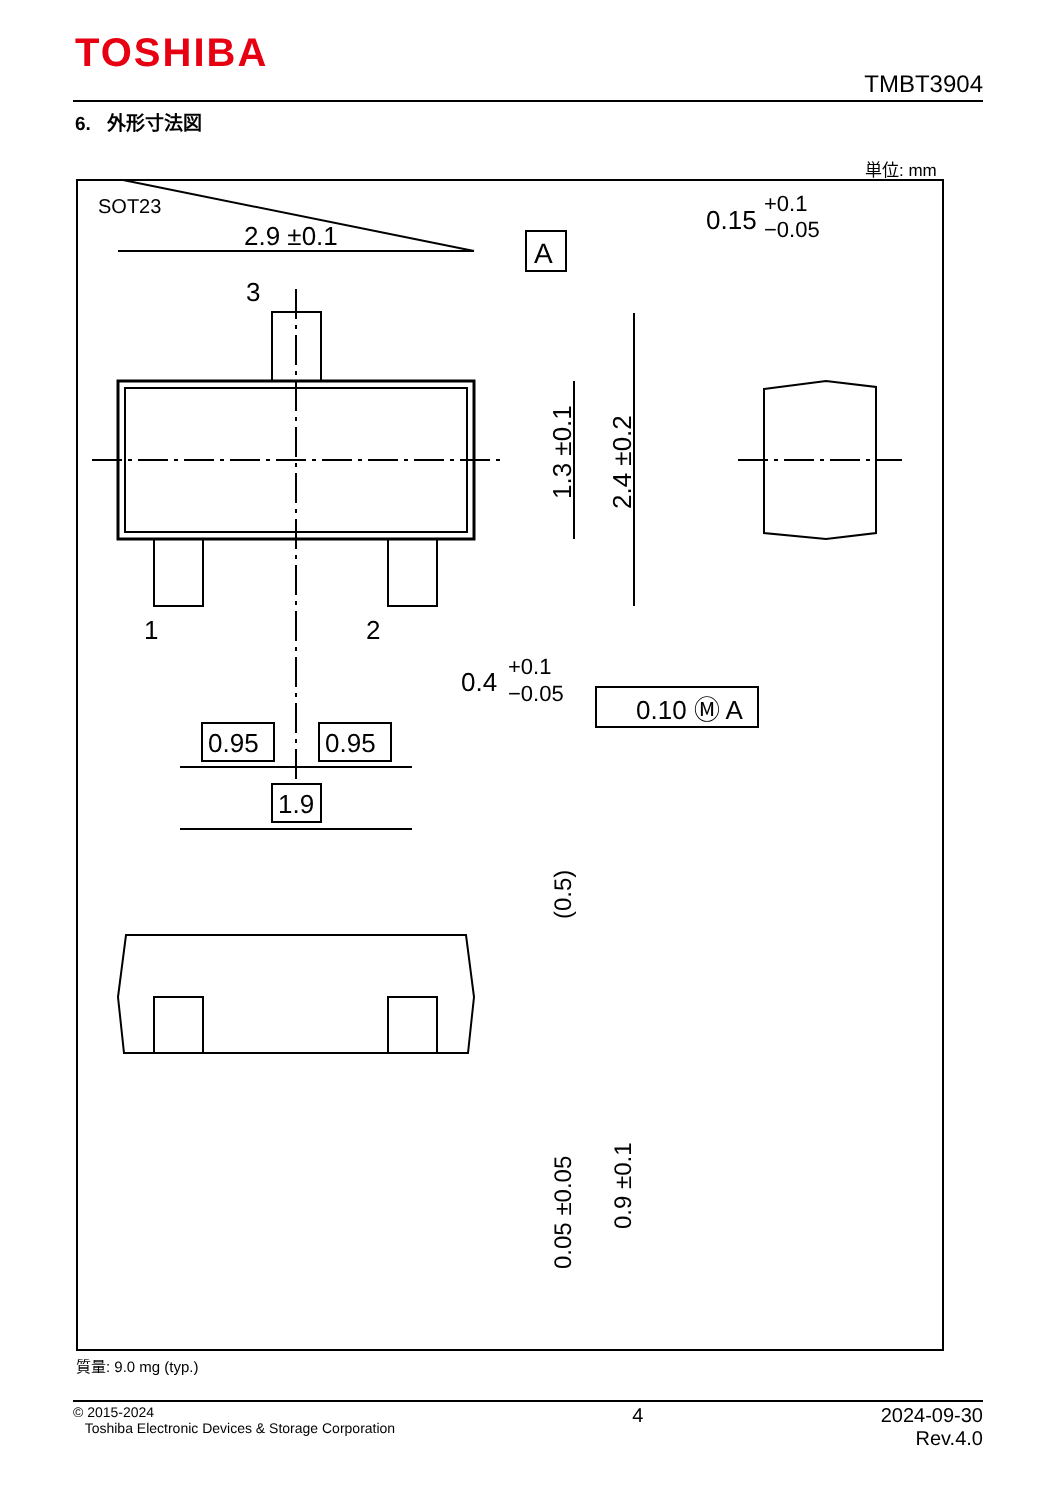TOSHIBA
TMBT3904
6. 外形寸法図
単位: mm
SOT23
2.9 ±0.1
A
3
1
2
1.3 ±0.1
2.4 ±0.2
0.4
+0.1
−0.05
0.10 Ⓜ A
0.95
0.95
1.9
0.15
+0.1
−0.05
(0.5)
0.05 ±0.05
0.9 ±0.1
質量: 9.0 mg (typ.)
© 2015-2024
Toshiba Electronic Devices & Storage Corporation
4 2024-09-30
Rev.4.0